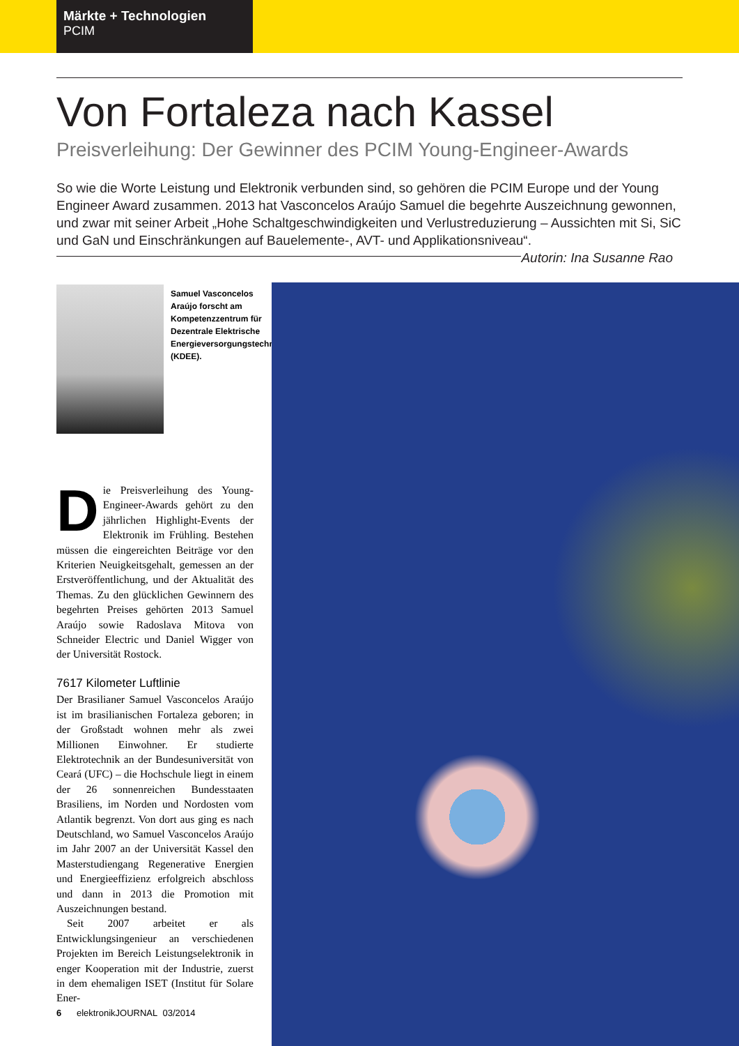Märkte + Technologien
PCIM
Von Fortaleza nach Kassel
Preisverleihung: Der Gewinner des PCIM Young-Engineer-Awards
So wie die Worte Leistung und Elektronik verbunden sind, so gehören die PCIM Europe und der Young Engineer Award zusammen. 2013 hat Vasconcelos Araújo Samuel die begehrte Auszeichnung gewonnen, und zwar mit seiner Arbeit „Hohe Schaltgeschwindigkeiten und Verlustreduzierung – Aussichten mit Si, SiC und GaN und Einschränkungen auf Bauelemente-, AVT- und Applikationsniveau“. Autorin: Ina Susanne Rao
Samuel Vasconcelos Araújo forscht am Kompetenzzentrum für Dezentrale Elektrische Energieversorgungstechnik (KDEE).
Die Preisverleihung des Young-Engineer-Awards gehört zu den jährlichen Highlight-Events der Elektronik im Frühling. Bestehen müssen die eingereichten Beiträge vor den Kriterien Neuigkeitsgehalt, gemessen an der Erstveröffentlichung, und der Aktualität des Themas. Zu den glücklichen Gewinnern des begehrten Preises gehörten 2013 Samuel Araújo sowie Radoslava Mitova von Schneider Electric und Daniel Wigger von der Universität Rostock.
7617 Kilometer Luftlinie
Der Brasilianer Samuel Vasconcelos Araújo ist im brasilianischen Fortaleza geboren; in der Großstadt wohnen mehr als zwei Millionen Einwohner. Er studierte Elektrotechnik an der Bundesuniversität von Ceará (UFC) – die Hochschule liegt in einem der 26 sonnenreichen Bundesstaaten Brasiliens, im Norden und Nordosten vom Atlantik begrenzt. Von dort aus ging es nach Deutschland, wo Samuel Vasconcelos Araújo im Jahr 2007 an der Universität Kassel den Masterstudiengang Regenerative Energien und Energieeffizienz erfolgreich abschloss und dann in 2013 die Promotion mit Auszeichnungen bestand.
Seit 2007 arbeitet er als Entwicklungsingenieur an verschiedenen Projekten im Bereich Leistungselektronik in enger Kooperation mit der Industrie, zuerst in dem ehemaligen ISET (Institut für Solare Ener-
6 elektronikJOURNAL 03/2014